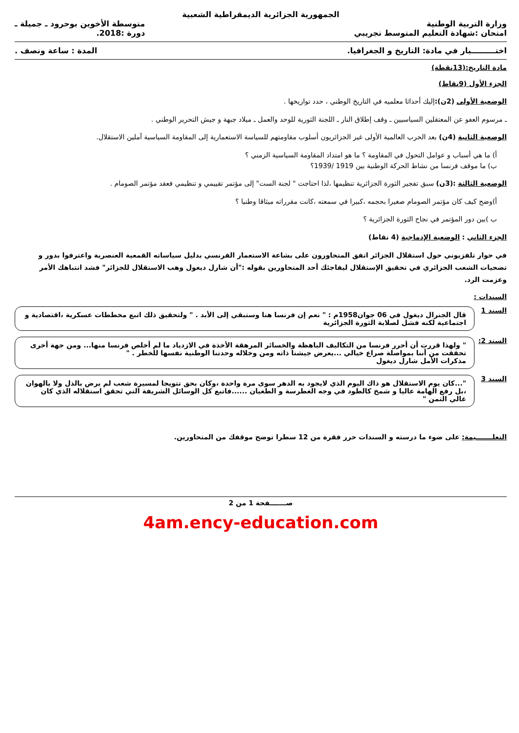الجمهورية الجزائرية الديمقراطية الشعبية
وزارة التربية الوطنية
امتحان :شهادة التعليم المتوسط تجريبي
متوسطة الأخوين بوحرود ـ جميلة ـ
دورة :2018.
اختـــــــــبار في مادة: التاريخ و الجغرافيا.
المدة : ساعة ونصف .
مادة التاريخ:(13نقطة)
الجزء الأول (9نقاط)
الوضعية الأولى (2ن): إليك أحداثا معلميه في التاريخ الوطني ، حدد تواريخها .
ـ مرسوم العفو عن المعتقلين السياسيين ـ وقف إطلاق النار ـ اللجنة الثورية للوحد والعمل ـ ميلاد جبهة و جيش التحرير الوطني .
الوضعية الثانية (4ن) بعد الحرب العالمية الأولى غير الجزائريون أسلوب مقاومتهم للسياسة الاستعمارية إلى المقاومة السياسية آملين الاستقلال.
أ) ما هي أسباب و عوامل التحول في المقاومة ؟ ما هو امتداد المقاومة السياسية الزمني ؟
ب) ما موقف فرنسا من نشاط الحركة الوطنية بين 1919 /1939؟
الوضعية الثالثة :(3ن) سبق تفجير الثورة الجزائرية تنظيمها ،لذا احتاجت " لجنة الست" إلى مؤتمر تقييمي و تنظيمي فعقد مؤتمر الصومام .
أ)وضح كيف كان مؤتمر الصومام صغيرا بحجمه ،كبيرا في سمعته ،كانت مقرراته ميثاقا وطنيا ؟
ب )بين دور المؤتمر في نجاح الثورة الجزائرية ؟
الجزء الثاني : الوضعية الإدماجية (4 نقاط)
في حوار تلفزيوني حول استقلال الجزائر اتفق المتحاورون على بشاعة الاستعمار الفرنسي بدليل سياساته القمعية العنصرية واعترفوا بدور و تضحيات الشعب الجزائري في تحقيق الإستقلال ليفاجئك أحد المتحاورين بقوله :"أن شارل ديغول وهب الاستقلال للجزائر" فشد انتباهك الأمر وعزمت الرد.
السندات :
السند 1
قال الجنرال ديغول في 06 جوان1958م : " نعم إن فرنسا هنا وستبقي إلى الأبد . " ولتحقيق ذلك اتبع مخططات عسكرية ،اقتصادية و اجتماعية لكنه فشل لصلابة الثورة الجزائرية
السند 2:
" ولهذا قررت أن أحرر فرنسا من التكاليف الباهظة والخسائر المرهقة الأخذة في الازدياد ما لم أخلص فرنسا منها... ومن جهة أخرى تحققت من أننا بمواصلة صراع خيالي ...يعرض جيشنا ذاته ومن وخلاله وحدتنا الوطنية نفسها للخطر . "
مذكرات الأمل شارل ديغول
السند 3
"...كان يوم الاستقلال هو ذاك اليوم الذي لايجود به الدهر سوى مرة واحدة ،وكان بحق تتويجا لمسيرة شعب لم يرض بالذل ولا بالهوان ،بل رفع الهامة عاليا و شمخ كالطود في وجه الغطرسة و الطغيان ......فاتبع كل الوسائل الشريفة التي تحقق استقلاله الذي كان غالي الثمن "
التعلـــــــيمة: على ضوء ما درسته و السندات حرر فقرة من 12 سطرا توضح موقفك من المتحاورين.
صـــــــفحة 1 من 2
4am.ency-education.com